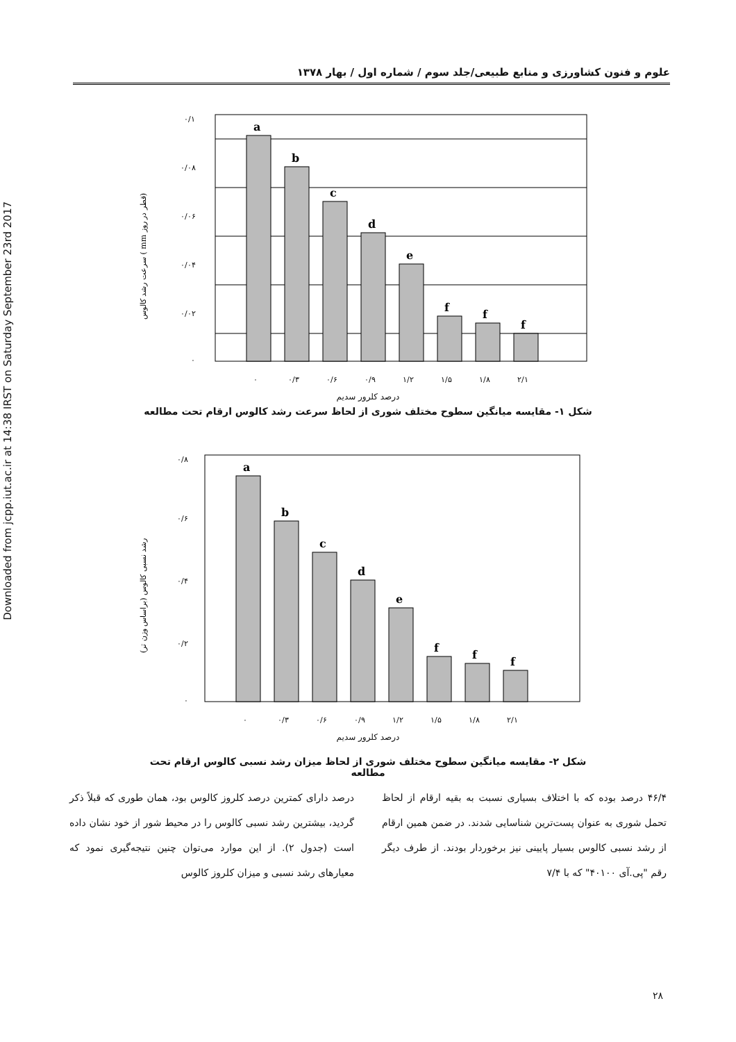Downloaded from jcpp.iut.ac.ir at 14:38 IRST on Saturday September 23rd 2017
علوم و فنون کشاورزی و منابع طبیعی/جلد سوم / شماره اول / بهار ۱۳۷۸
سرعت رشد کالوس ( mm قطر در روز)
۰/۱
۰/۰۸
۰/۰۶
۰/۰۴
۰/۰۲
۰
a
b
c
d
e
f
f
f
۰
۰/۳
۰/۶
۰/۹
۱/۲
۱/۵
۱/۸
۲/۱
درصد کلرور سدیم
شکل ۱- مقایسه میانگین سطوح مختلف شوری از لحاظ سرعت رشد کالوس ارقام تحت مطالعه
رشد نسبی کالوس (براساس وزن تر)
۰/۸
۰/۶
۰/۴
۰/۲
۰
a
b
c
d
e
f
f
f
۰
۰/۳
۰/۶
۰/۹
۱/۲
۱/۵
۱/۸
۲/۱
درصد کلرور سدیم
شکل ۲- مقایسه میانگین سطوح مختلف شوری از لحاظ میزان رشد نسبی کالوس ارقام تحت مطالعه
۴۶/۴ درصد بوده که با اختلاف بسیاری نسبت به بقیه ارقام از لحاظ تحمل شوری به عنوان پست‌ترین شناسایی شدند. در ضمن همین ارقام از رشد نسبی کالوس بسیار پایینی نیز برخوردار بودند. از طرف دیگر رقم "پی.آی ۴۰۱۰۰" که با ۷/۴
درصد دارای کمترین درصد کلروز کالوس بود، همان طوری که قبلاً ذکر گردید، بیشترین رشد نسبی کالوس را در محیط شور از خود نشان داده است (جدول ۲). از این موارد می‌توان چنین نتیجه‌گیری نمود که معیارهای رشد نسبی و میزان کلروز کالوس
۲۸